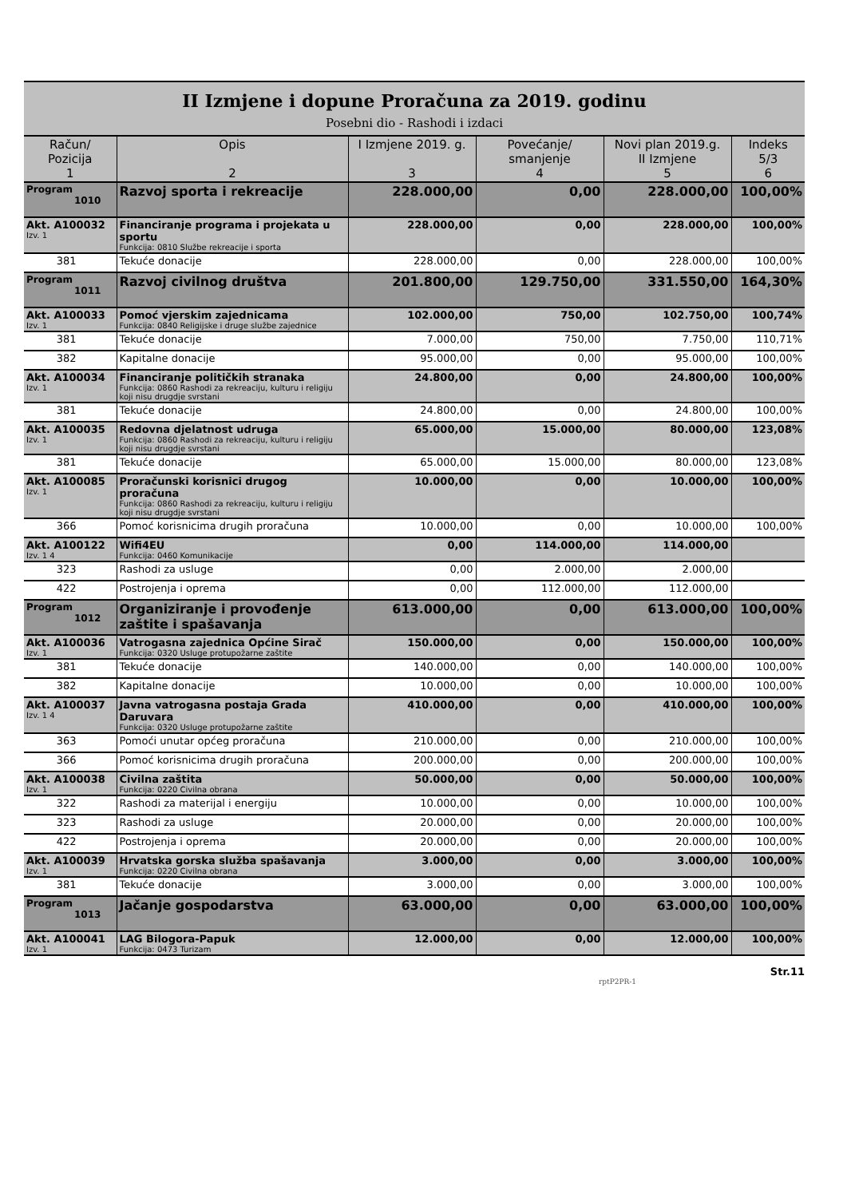II Izmjene i dopune Proračuna za 2019. godinu
Posebni dio - Rashodi i izdaci
| Račun/ Pozicija 1 | Opis 2 | I Izmjene 2019. g. 3 | Povećanje/ smanjenje 4 | Novi plan 2019.g. II Izmjene 5 | Indeks 5/3 6 |
| --- | --- | --- | --- | --- | --- |
| Program 1010 | Razvoj sporta i rekreacije | 228.000,00 | 0,00 | 228.000,00 | 100,00% |
| Akt. A100032 Izv. 1 | Financiranje programa i projekata u sportu Funkcija: 0810 Službe rekreacije i sporta | 228.000,00 | 0,00 | 228.000,00 | 100,00% |
| 381 | Tekuće donacije | 228.000,00 | 0,00 | 228.000,00 | 100,00% |
| Program 1011 | Razvoj civilnog društva | 201.800,00 | 129.750,00 | 331.550,00 | 164,30% |
| Akt. A100033 Izv. 1 | Pomoć vjerskim zajednicama Funkcija: 0840 Religijske i druge službe zajednice | 102.000,00 | 750,00 | 102.750,00 | 100,74% |
| 381 | Tekuće donacije | 7.000,00 | 750,00 | 7.750,00 | 110,71% |
| 382 | Kapitalne donacije | 95.000,00 | 0,00 | 95.000,00 | 100,00% |
| Akt. A100034 Izv. 1 | Financiranje političkih stranaka Funkcija: 0860 Rashodi za rekreaciju, kulturu i religiju koji nisu drugdje svrstani | 24.800,00 | 0,00 | 24.800,00 | 100,00% |
| 381 | Tekuće donacije | 24.800,00 | 0,00 | 24.800,00 | 100,00% |
| Akt. A100035 Izv. 1 | Redovna djelatnost udruga Funkcija: 0860 Rashodi za rekreaciju, kulturu i religiju koji nisu drugdje svrstani | 65.000,00 | 15.000,00 | 80.000,00 | 123,08% |
| 381 | Tekuće donacije | 65.000,00 | 15.000,00 | 80.000,00 | 123,08% |
| Akt. A100085 Izv. 1 | Proračunski korisnici drugog proračuna Funkcija: 0860 Rashodi za rekreaciju, kulturu i religiju koji nisu drugdje svrstani | 10.000,00 | 0,00 | 10.000,00 | 100,00% |
| 366 | Pomoć korisnicima drugih proračuna | 10.000,00 | 0,00 | 10.000,00 | 100,00% |
| Akt. A100122 Izv. 1 4 | Wifi4EU Funkcija: 0460 Komunikacije | 0,00 | 114.000,00 | 114.000,00 | |
| 323 | Rashodi za usluge | 0,00 | 2.000,00 | 2.000,00 | |
| 422 | Postrojenja i oprema | 0,00 | 112.000,00 | 112.000,00 | |
| Program 1012 | Organiziranje i provođenje zaštite i spašavanja | 613.000,00 | 0,00 | 613.000,00 | 100,00% |
| Akt. A100036 Izv. 1 | Vatrogasna zajednica Općine Sirač Funkcija: 0320 Usluge protupožarne zaštite | 150.000,00 | 0,00 | 150.000,00 | 100,00% |
| 381 | Tekuće donacije | 140.000,00 | 0,00 | 140.000,00 | 100,00% |
| 382 | Kapitalne donacije | 10.000,00 | 0,00 | 10.000,00 | 100,00% |
| Akt. A100037 Izv. 1 4 | Javna vatrogasna postaja Grada Daruvara Funkcija: 0320 Usluge protupožarne zaštite | 410.000,00 | 0,00 | 410.000,00 | 100,00% |
| 363 | Pomoći unutar općeg proračuna | 210.000,00 | 0,00 | 210.000,00 | 100,00% |
| 366 | Pomoć korisnicima drugih proračuna | 200.000,00 | 0,00 | 200.000,00 | 100,00% |
| Akt. A100038 Izv. 1 | Civilna zaštita Funkcija: 0220 Civilna obrana | 50.000,00 | 0,00 | 50.000,00 | 100,00% |
| 322 | Rashodi za materijal i energiju | 10.000,00 | 0,00 | 10.000,00 | 100,00% |
| 323 | Rashodi za usluge | 20.000,00 | 0,00 | 20.000,00 | 100,00% |
| 422 | Postrojenja i oprema | 20.000,00 | 0,00 | 20.000,00 | 100,00% |
| Akt. A100039 Izv. 1 | Hrvatska gorska služba spašavanja Funkcija: 0220 Civilna obrana | 3.000,00 | 0,00 | 3.000,00 | 100,00% |
| 381 | Tekuće donacije | 3.000,00 | 0,00 | 3.000,00 | 100,00% |
| Program 1013 | Jačanje gospodarstva | 63.000,00 | 0,00 | 63.000,00 | 100,00% |
| Akt. A100041 Izv. 1 | LAG Bilogora-Papuk Funkcija: 0473 Turizam | 12.000,00 | 0,00 | 12.000,00 | 100,00% |
Str.11
rptP2PR-1